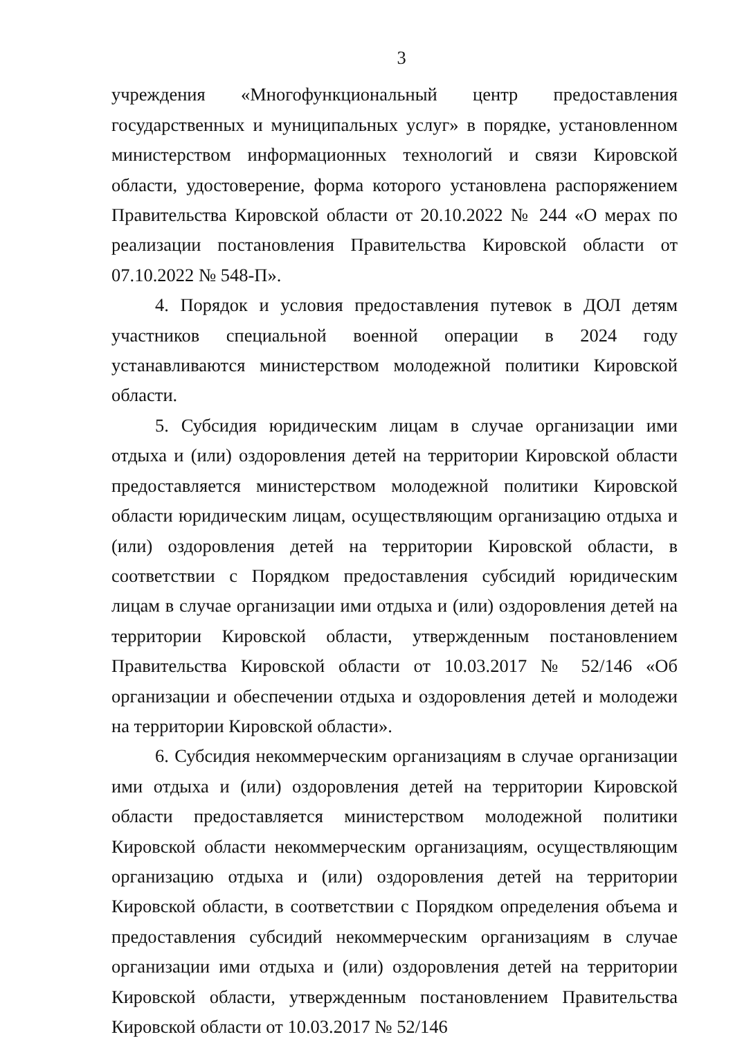3
учреждения «Многофункциональный центр предоставления государственных и муниципальных услуг» в порядке, установленном министерством информационных технологий и связи Кировской области, удостоверение, форма которого установлена распоряжением Правительства Кировской области от 20.10.2022 № 244 «О мерах по реализации постановления Правительства Кировской области от 07.10.2022 № 548-П».
4. Порядок и условия предоставления путевок в ДОЛ детям участников специальной военной операции в 2024 году устанавливаются министерством молодежной политики Кировской области.
5. Субсидия юридическим лицам в случае организации ими отдыха и (или) оздоровления детей на территории Кировской области предоставляется министерством молодежной политики Кировской области юридическим лицам, осуществляющим организацию отдыха и (или) оздоровления детей на территории Кировской области, в соответствии с Порядком предоставления субсидий юридическим лицам в случае организации ими отдыха и (или) оздоровления детей на территории Кировской области, утвержденным постановлением Правительства Кировской области от 10.03.2017 № 52/146 «Об организации и обеспечении отдыха и оздоровления детей и молодежи на территории Кировской области».
6. Субсидия некоммерческим организациям в случае организации ими отдыха и (или) оздоровления детей на территории Кировской области предоставляется министерством молодежной политики Кировской области некоммерческим организациям, осуществляющим организацию отдыха и (или) оздоровления детей на территории Кировской области, в соответствии с Порядком определения объема и предоставления субсидий некоммерческим организациям в случае организации ими отдыха и (или) оздоровления детей на территории Кировской области, утвержденным постановлением Правительства Кировской области от 10.03.2017 № 52/146